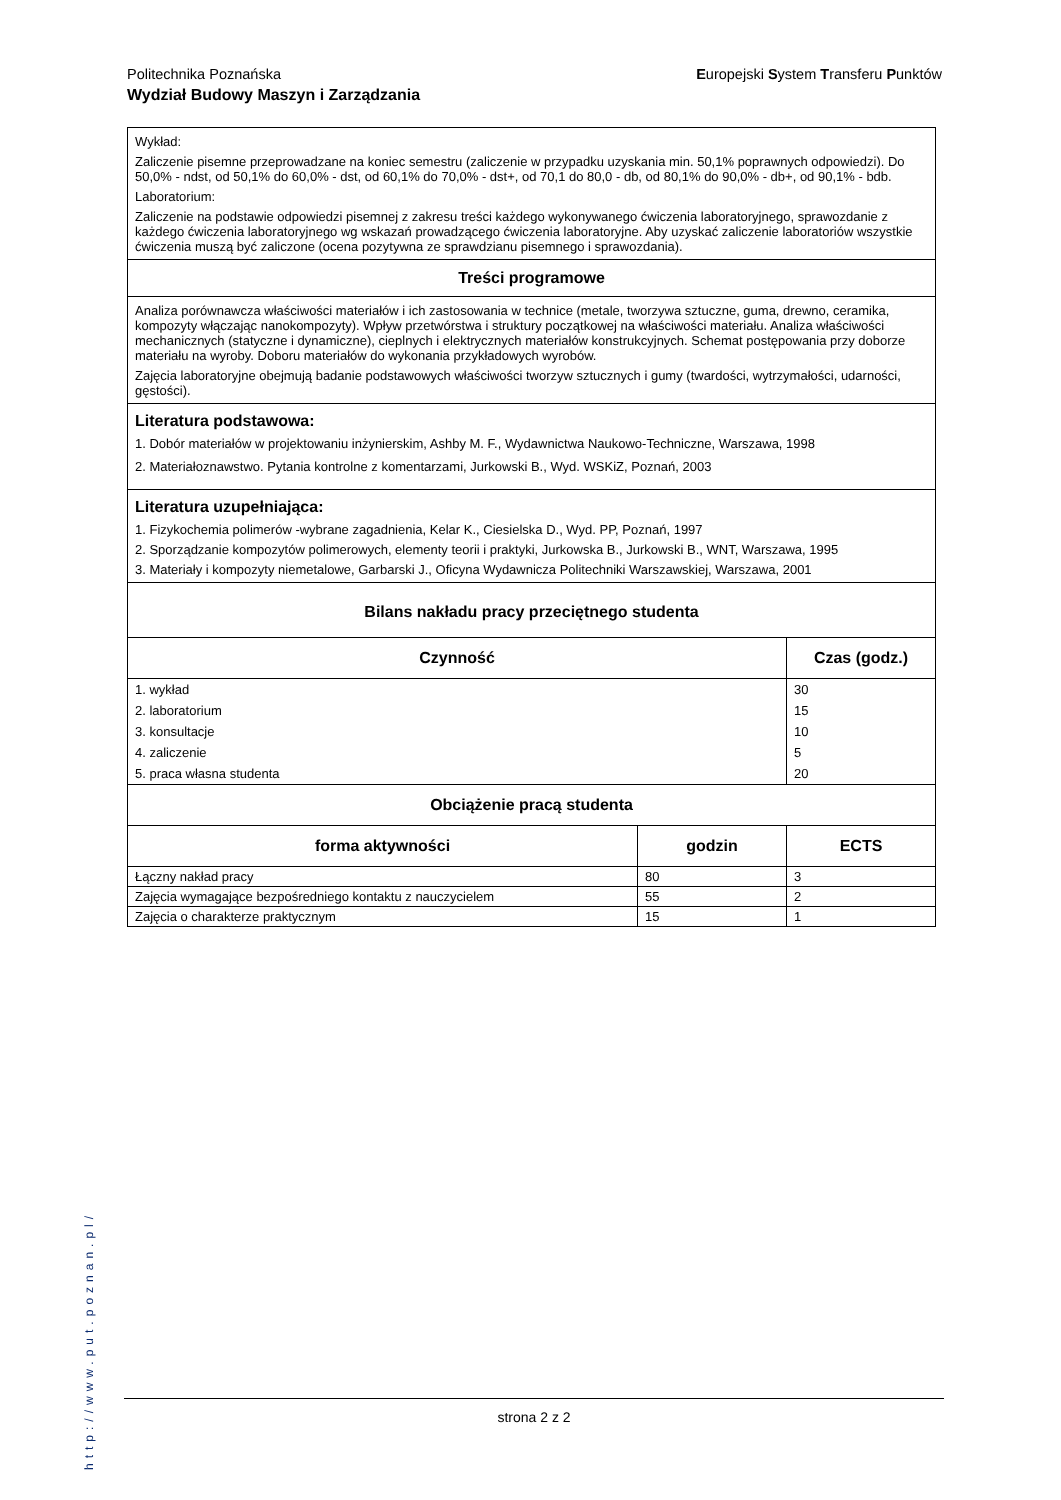Politechnika Poznańska
Wydział Budowy Maszyn i Zarządzania
Europejski System Transferu Punktów
Wykład:
Zaliczenie pisemne przeprowadzane na koniec semestru (zaliczenie w przypadku uzyskania min. 50,1% poprawnych odpowiedzi). Do 50,0% - ndst, od 50,1% do 60,0% - dst, od 60,1% do 70,0% - dst+, od 70,1 do 80,0 - db, od 80,1% do 90,0% - db+, od 90,1% - bdb.
Laboratorium:
Zaliczenie na podstawie odpowiedzi pisemnej z zakresu treści każdego wykonywanego ćwiczenia laboratoryjnego, sprawozdanie z każdego ćwiczenia laboratoryjnego wg wskazań prowadzącego ćwiczenia laboratoryjne. Aby uzyskać zaliczenie laboratoriów wszystkie ćwiczenia muszą być zaliczone (ocena pozytywna ze sprawdzianu pisemnego i sprawozdania).
Treści programowe
Analiza porównawcza właściwości materiałów i ich zastosowania w technice (metale, tworzywa sztuczne, guma, drewno, ceramika, kompozyty włączając nanokompozyty). Wpływ przetwórstwa i struktury początkowej na właściwości materiału. Analiza właściwości mechanicznych (statyczne i dynamiczne), cieplnych i elektrycznych materiałów konstrukcyjnych. Schemat postępowania przy doborze materiału na wyroby. Doboru materiałów do wykonania przykładowych wyrobów.
Zajęcia laboratoryjne obejmują badanie podstawowych właściwości tworzyw sztucznych i gumy (twardości, wytrzymałości, udarności, gęstości).
Literatura podstawowa:
1. Dobór materiałów w projektowaniu inżynierskim, Ashby M. F., Wydawnictwa Naukowo-Techniczne, Warszawa, 1998
2. Materiałoznawstwo. Pytania kontrolne z komentarzami, Jurkowski B., Wyd. WSKiZ, Poznań, 2003
Literatura uzupełniająca:
1. Fizykochemia polimerów -wybrane zagadnienia, Kelar K., Ciesielska D., Wyd. PP, Poznań, 1997
2. Sporządzanie kompozytów polimerowych, elementy teorii i praktyki, Jurkowska B., Jurkowski B., WNT, Warszawa, 1995
3. Materiały i kompozyty niemetalowe, Garbarski J., Oficyna Wydawnicza Politechniki Warszawskiej, Warszawa, 2001
Bilans nakładu pracy przeciętnego studenta
| Czynność | Czas (godz.) |
| --- | --- |
| 1. wykład | 30 |
| 2. laboratorium | 15 |
| 3. konsultacje | 10 |
| 4. zaliczenie | 5 |
| 5. praca własna studenta | 20 |
Obciążenie pracą studenta
| forma aktywności | godzin | ECTS |
| --- | --- | --- |
| Łączny nakład pracy | 80 | 3 |
| Zajęcia wymagające bezpośredniego kontaktu z nauczycielem | 55 | 2 |
| Zajęcia o charakterze praktycznym | 15 | 1 |
http://www.put.poznan.pl/
strona 2 z 2